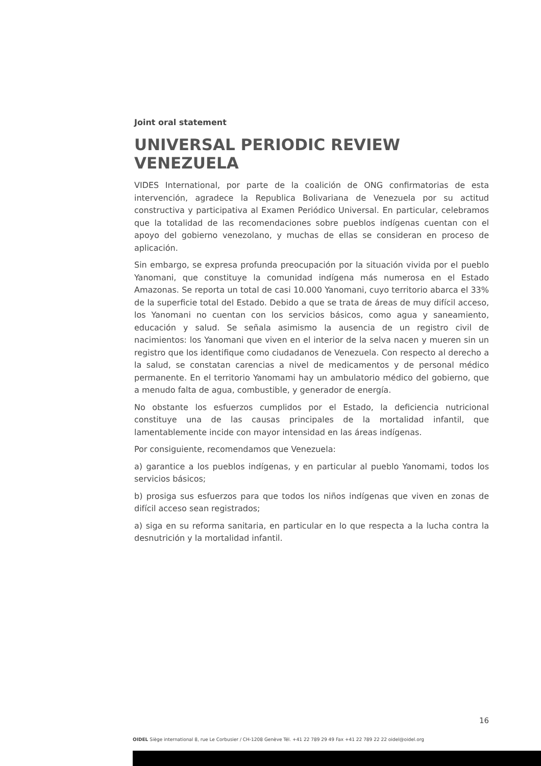Joint oral statement
UNIVERSAL PERIODIC REVIEW VENEZUELA
VIDES International, por parte de la coalición de ONG confirmatorias de esta intervención, agradece la Republica Bolivariana de Venezuela por su actitud constructiva y participativa al Examen Periódico Universal. En particular, celebramos que la totalidad de las recomendaciones sobre pueblos indígenas cuentan con el apoyo del gobierno venezolano, y muchas de ellas se consideran en proceso de aplicación.
Sin embargo, se expresa profunda preocupación por la situación vivida por el pueblo Yanomani, que constituye la comunidad indígena más numerosa en el Estado Amazonas. Se reporta un total de casi 10.000 Yanomani, cuyo territorio abarca el 33% de la superficie total del Estado. Debido a que se trata de áreas de muy difícil acceso, los Yanomani no cuentan con los servicios básicos, como agua y saneamiento, educación y salud. Se señala asimismo la ausencia de un registro civil de nacimientos: los Yanomani que viven en el interior de la selva nacen y mueren sin un registro que los identifique como ciudadanos de Venezuela. Con respecto al derecho a la salud, se constatan carencias a nivel de medicamentos y de personal médico permanente. En el territorio Yanomami hay un ambulatorio médico del gobierno, que a menudo falta de agua, combustible, y generador de energía.
No obstante los esfuerzos cumplidos por el Estado, la deficiencia nutricional constituye una de las causas principales de la mortalidad infantil, que lamentablemente incide con mayor intensidad en las áreas indígenas.
Por consiguiente, recomendamos que Venezuela:
a) garantice a los pueblos indígenas, y en particular al pueblo Yanomami, todos los servicios básicos;
b) prosiga sus esfuerzos para que todos los niños indígenas que viven en zonas de difícil acceso sean registrados;
a) siga en su reforma sanitaria, en particular en lo que respecta a la lucha contra la desnutrición y la mortalidad infantil.
16
OIDEL Siège international 8, rue Le Corbusier / CH-1208 Genève Tél. +41 22 789 29 49 Fax +41 22 789 22 22 oidel@oidel.org